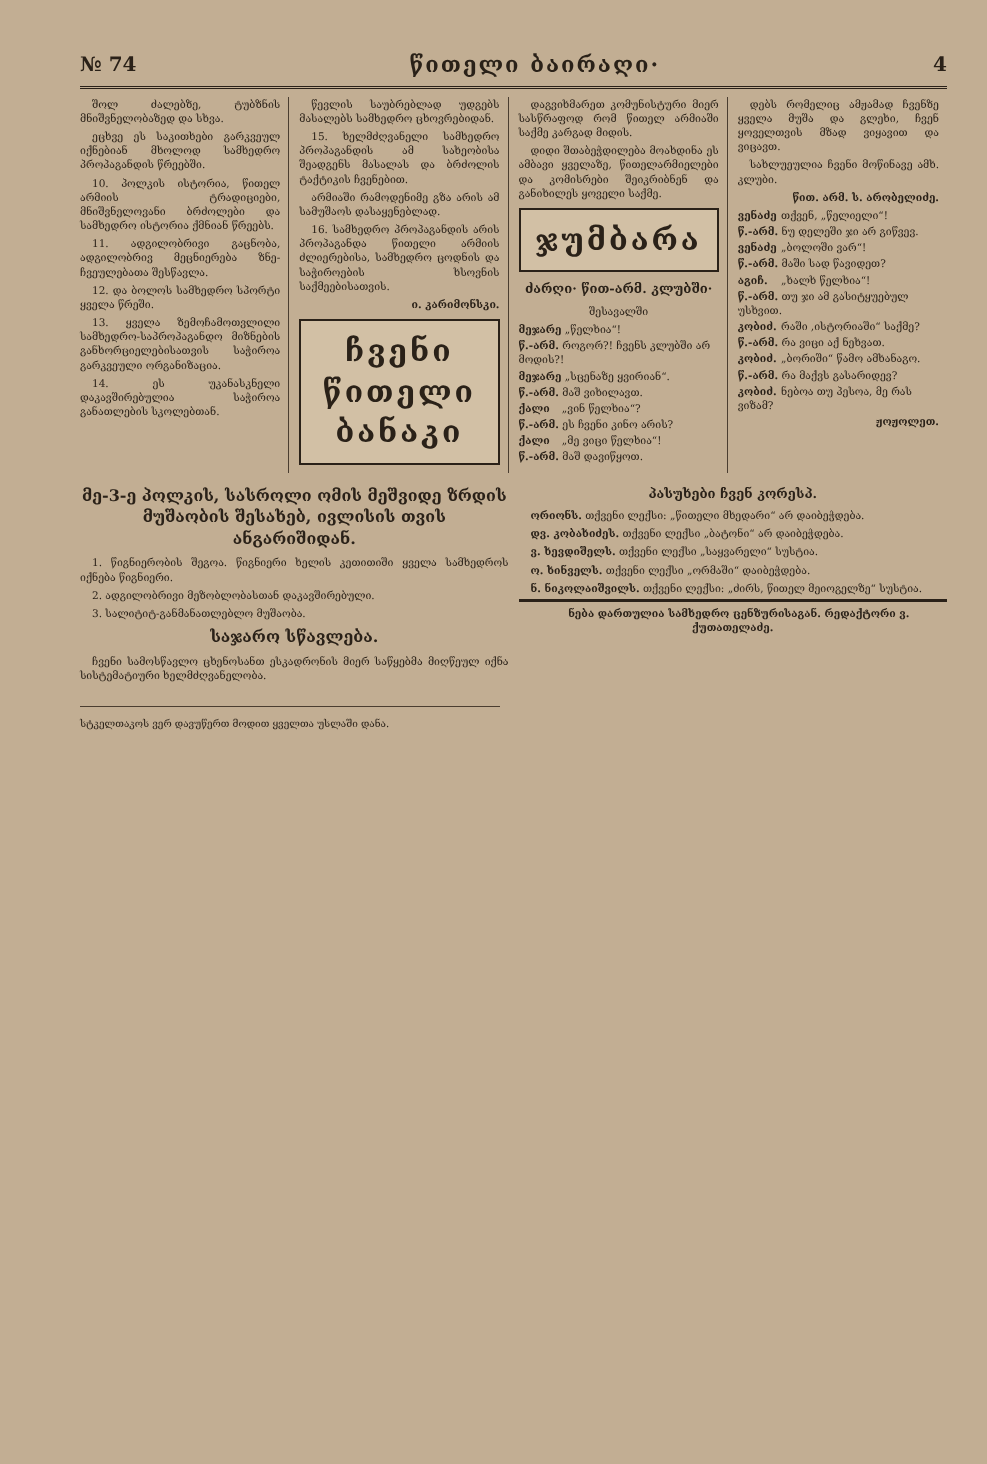№ 74 წითელი ბაირაღი· 4
შოლ ძალებზე, ტუბზ­ნის მნიშვნელობაზედ და სხვა.
ეცხვე ეს საკითხები გარკვეულ იქნებიან მხოლოდ სამხედრო პროპაგანდის წრეებში.
10. პოლკის ისტორია, წითელ არმიის ტრადიციები, მნიშვნელოვანი ბრძოლები და სამხედრო ისტორია ქმნიან წრეებს.
11. ადგილობრივი გაცნობა, ადგილობრივ მეცნიერება ზნე-ჩვეულებათა შესწავლა.
12. და ბოლოს სამხედრო სპორტი ყველა წრეში.
13. ყველა ზემოჩამოთვლილი სამხედრო-საპროპაგანდო მიზნების განხორციელებისათვის საჭიროა გარკვეული ორგანიზაცია.
14. ეს უკანასკნელი დაკავშირებულია საჭიროა განათლების სკოლებთან.
წევლის საუბრებლად უდგებს მასალებს სამხედრო ცხოვრებიდან.
15. ხელმძღვანელი სამხედრო პროპაგანდის ამ სახეობისა შეადგენს მასალას და ბრძოლის ტაქტიკის ჩვენებით.
არმიაში რამოდენიმე გზა არის ამ სამუშაოს დასაყენებლად.
16. სამხედრო პროპაგანდის არის პროპაგანდა წითელი არმიის ძლიერებისა, სამხედრო ცოდნის და საჭიროების ხსოვნის საქმეებისათვის.
ი. კარიმონ­სკი.
ჩვენი წითელი
ბანაკი
დაგვიხმარეთ კომუნისტური მიერ სასწრაფოდ რომ წითელ არმიაში საქმე კარგად მიდის.
დიდი შთაბეჭდილება მოახდინა ეს ამბავი ყველაზე, წითელარმიელები და კომისრები შეიკრიბნენ და განიხილეს ყოველი საქმე.
ჯუმბარა
ძარღი· წით-არმ. კლუბში·
შესავალში
მეჯარე „წელხია“!
წ.-არმ. როგორ?! ჩვენს კლუბში არ მოდის?!
მეჯარე „სცენაზე ყვირიან“.
წ.-არმ. მაშ ვიხილავთ.
ქალი „ვინ წელხია“?
წ.-არმ. ეს ჩვენი კინო არის?
ქალი „მე ვიცი წელხია“!
წ.-არმ. მაშ დავიწყოთ.
დებს რომელიც ამჟამად ჩვენზე ყველა მუშა და გლეხი, ჩვენ ყოველთვის მზად ვიყავით და ვიცავთ.
სახლუეულია ჩვენი მოწინავე ამხ. კლუბი.
წით. არმ. ს. არობელიძე.
ვენაძე თქვენ, „წელიელი“!
წ.-არმ. ნუ დელეში ჯი არ გიწვევ.
ვენაძე „ბოლოში ვარ“!
წ.-არმ. მაში სად წავიდეთ?
აგიჩ. „ხალხ წელხია“!
წ.-არმ. თუ ჯი ამ გასიტყუებულ უსხვით.
კობიძ. რაში ‚ისტორიაში“ საქმე?
წ.-არმ. რა ვიცი აქ ნეხვათ.
კობიძ. „ბორიში“ წამო ამხანაგო.
წ.-არმ. რა მაქვს გასარიდევ?
კობიძ. ნებოა თუ პესოა, მე რას ვიზამ?
ჟოჟოლეთ.
მე-3-ე პოლკის, სასროლი ომის მეშვიდე ზრდის მუშაობის შესახებ, ივლისის თვის ანგარიშიდან.
1. წიგნიერობის შეგოა. წიგნიერი ხელის კეთითიში ყველა სამხედროს იქნება წიგნიერი.
2. ადგილობრივი მეზობლობასთან დაკავშირებული.
3. სალიტიტ-განმანათლებლო მუშაობა.
საჯარო სწავლება.
ჩვენი სამოსწავლო ცხენოსანთ ესკადრონის მიერ საწყებმა მიღწეულ იქნა სისტემატიური ხელმძღვანელობა.
პასუხები ჩვენ კორესპ.
ორიონს. თქვენი ლექსი: „წითელი მხედარი“ არ დაიბეჭდება.
დვ. კობახიძეს. თქვენი ლექსი „ბატონი“ არ დაიბეჭდება.
ვ. ხევდიშელს. თქვენი ლექსი „საყვარელი“ სუსტია.
ო. ხინველს. თქვენი ლექსი „ორმაში“ დაიბეჭდება.
ნ. ნიკოლაიშვილს. თქვენი ლექსი: „ძირს, წითელ მეიოგელზე“ სუსტია.
ნება დართულია სამხედრო ცენზურისაგან. რედაქტორი ვ. ქუთათელაძე.
სტკელთაკოს ვერ დავუწერთ მოდით ყველთა უსლაში დანა.